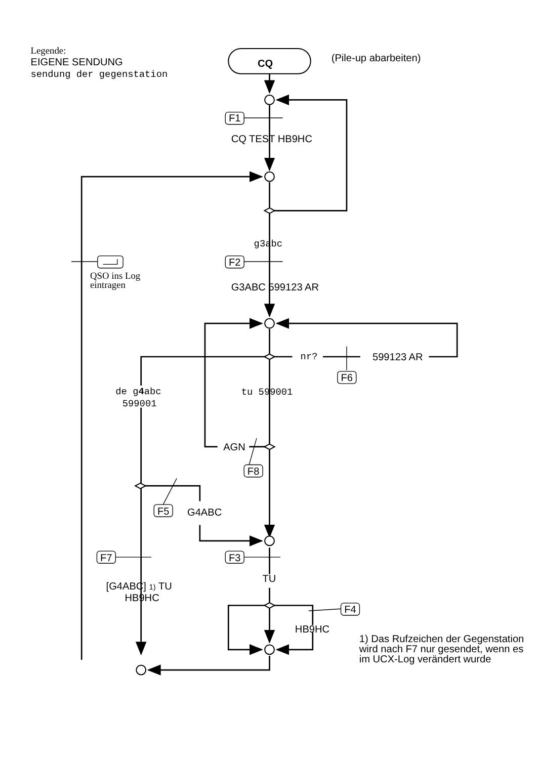Legende:
EIGENE SENDUNG
sendung der gegenstation
CQ
(Pile-up abarbeiten)
F1
CQ TEST HB9HC
g3abc
F2
QSO ins Log
eintragen
G3ABC 599123 AR
nr?
599123 AR
F6
de g4abc
599001
tu 599001
AGN
F8
F5
G4ABC
F7
F3
[G4ABC] 1) TU
HB9HC
TU
F4
HB9HC
1) Das Rufzeichen der Gegenstation
wird nach F7 nur gesendet, wenn es
im UCX-Log verändert wurde